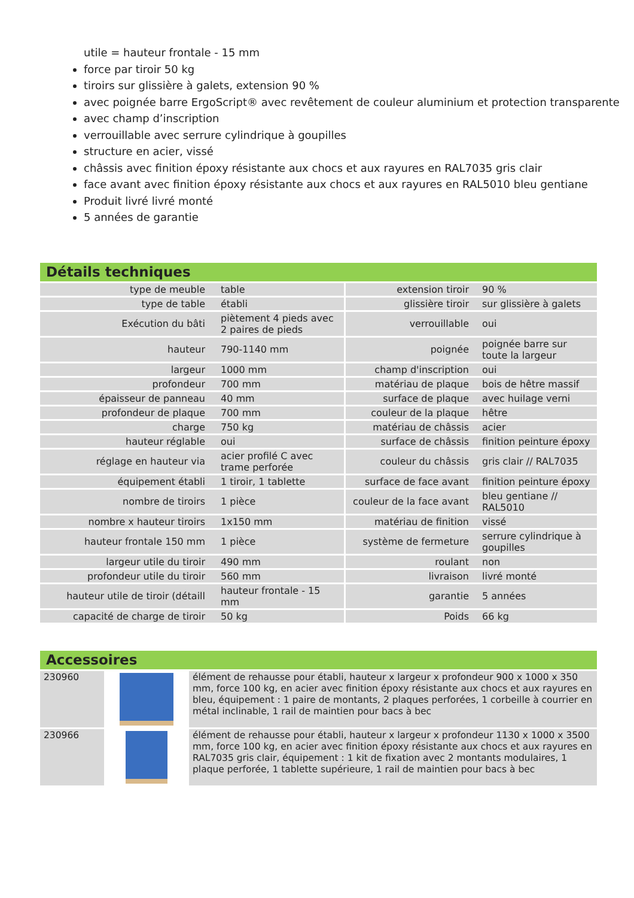utile = hauteur frontale - 15 mm
force par tiroir 50 kg
tiroirs sur glissière à galets, extension 90 %
avec poignée barre ErgoScript® avec revêtement de couleur aluminium et protection transparente
avec champ d’inscription
verrouillable avec serrure cylindrique à goupilles
structure en acier, vissé
châssis avec finition époxy résistante aux chocs et aux rayures en RAL7035 gris clair
face avant avec finition époxy résistante aux chocs et aux rayures en RAL5010 bleu gentiane
Produit livré livré monté
5 années de garantie
Détails techniques
| type de meuble | table | extension tiroir | 90 % |
| type de table | établi | glissière tiroir | sur glissière à galets |
| Exécution du bâti | piètement 4 pieds avec 2 paires de pieds | verrouillable | oui |
| hauteur | 790-1140 mm | poignée | poignée barre sur toute la largeur |
| largeur | 1000 mm | champ d'inscription | oui |
| profondeur | 700 mm | matériau de plaque | bois de hêtre massif |
| épaisseur de panneau | 40 mm | surface de plaque | avec huilage verni |
| profondeur de plaque | 700 mm | couleur de la plaque | hêtre |
| charge | 750 kg | matériau de châssis | acier |
| hauteur réglable | oui | surface de châssis | finition peinture époxy |
| réglage en hauteur via | acier profilé C avec trame perforée | couleur du châssis | gris clair // RAL7035 |
| équipement établi | 1 tiroir, 1 tablette | surface de face avant | finition peinture époxy |
| nombre de tiroirs | 1 pièce | couleur de la face avant | bleu gentiane // RAL5010 |
| nombre x hauteur tiroirs | 1x150 mm | matériau de finition | vissé |
| hauteur frontale 150 mm | 1 pièce | système de fermeture | serrure cylindrique à goupilles |
| largeur utile du tiroir | 490 mm | roulant | non |
| profondeur utile du tiroir | 560 mm | livraison | livré monté |
| hauteur utile de tiroir (détaill | hauteur frontale - 15 mm | garantie | 5 années |
| capacité de charge de tiroir | 50 kg | Poids | 66 kg |
Accessoires
| 230960 | | élément de rehausse pour établi, hauteur x largeur x profondeur 900 x 1000 x 350 mm, force 100 kg, en acier avec finition époxy résistante aux chocs et aux rayures en bleu, équipement : 1 paire de montants, 2 plaques perforées, 1 corbeille à courrier en métal inclinable, 1 rail de maintien pour bacs à bec |
| 230966 | | élément de rehausse pour établi, hauteur x largeur x profondeur 1130 x 1000 x 3500 mm, force 100 kg, en acier avec finition époxy résistante aux chocs et aux rayures en RAL7035 gris clair, équipement : 1 kit de fixation avec 2 montants modulaires, 1 plaque perforée, 1 tablette supérieure, 1 rail de maintien pour bacs à bec |